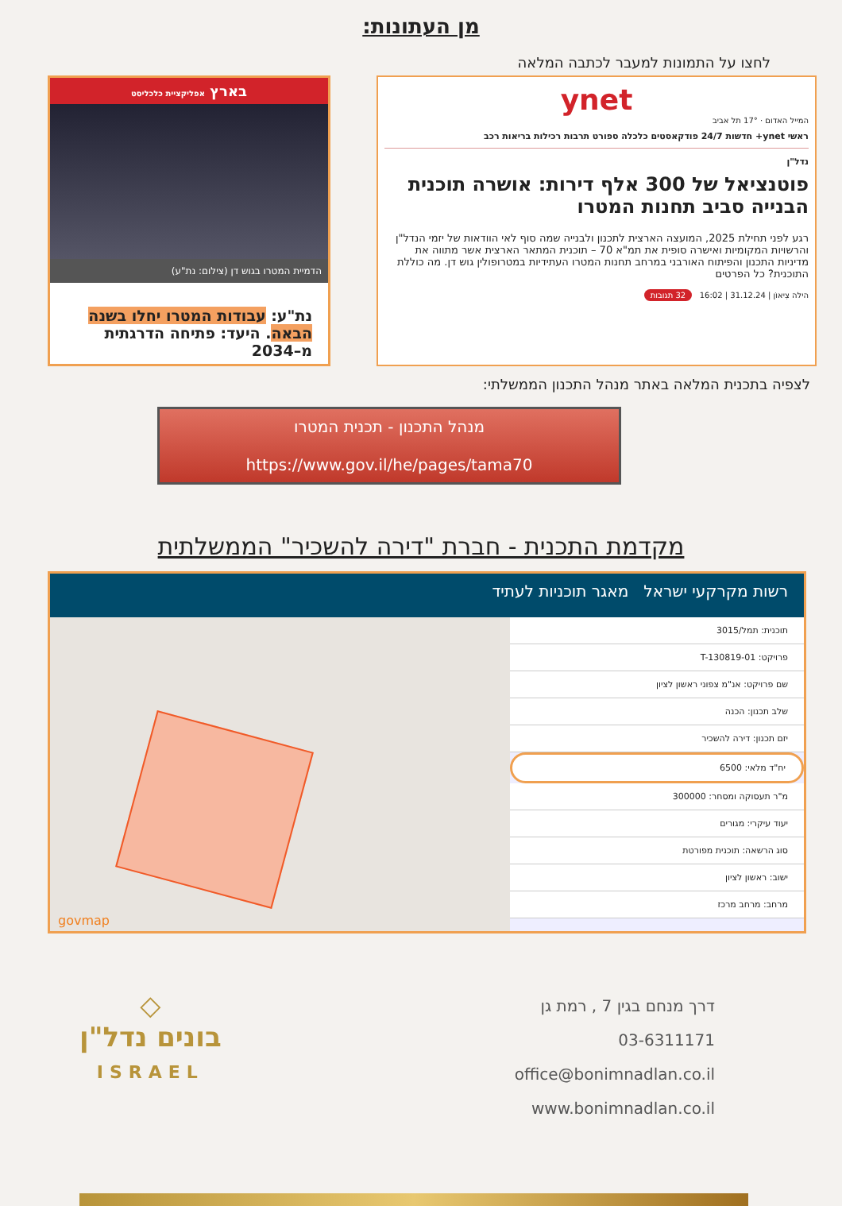מן העתונות:
לחצו על התמונות למעבר לכתבה המלאה
ynet
המייל האדום · 17° תל אביב
ראשי ynet+ חדשות 24/7 פודקאסטים כלכלה ספורט תרבות רכילות בריאות רכב
נדל"ן
פוטנציאל של 300 אלף דירות: אושרה תוכנית הבנייה סביב תחנות המטרו
רגע לפני תחילת 2025, המועצה הארצית לתכנון ולבנייה שמה סוף לאי הוודאות של יזמי הנדל"ן והרשויות המקומיות ואישרה סופית את תמ"א 70 – תוכנית המתאר הארצית אשר מתווה את מדיניות התכנון והפיתוח האורבני במרחב תחנות המטרו העתידיות במטרופולין גוש דן. מה כוללת התוכנית? כל הפרטים
הילה צִיאוֹן | 31.12.24 | 16:02 32 תגובות
בארץ אפליקציית כלכליסט
הדמיית המטרו בגוש דן (צילום: נת"ע)
נת"ע: עבודות המטרו יחלו בשנה הבאה. היעד: פתיחה הדרגתית מ–2034
לצפיה בתכנית המלאה באתר מנהל התכנון הממשלתי:
מנהל התכנון - תכנית המטרו
https://www.gov.il/he/pages/tama70
מקדמת התכנית - חברת "דירה להשכיר" הממשלתית
רשות מקרקעי ישראל מאגר תוכניות לעתיד
תוכנית: תמל/3015
פרויקט: T-130819-01
שם פרויקט: אנ"מ צפוני ראשון לציון
שלב תכנון: הכנה
יזם תכנון: דירה להשכיר
יח"ד מלאי: 6500
מ"ר תעסוקה ומסחר: 300000
יעוד עיקרי: מגורים
סוג הרשאה: תוכנית מפורטת
ישוב: ראשון לציון
מרחב: מרחב מרכז
govmap
דרך מנחם בגין 7 , רמת גן
03-6311171
office@bonimnadlan.co.il
www.bonimnadlan.co.il
◇
בונים נדל"ן
ISRAEL